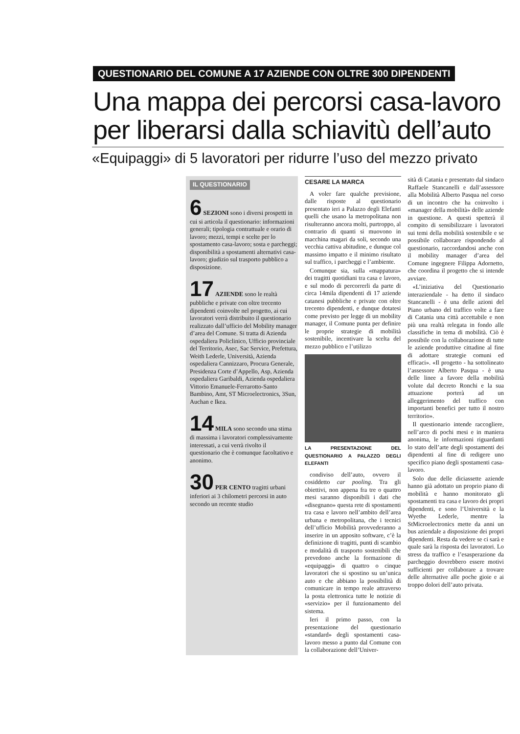QUESTIONARIO DEL COMUNE A 17 AZIENDE CON OLTRE 300 DIPENDENTI
Una mappa dei percorsi casa-lavoro
per liberarsi dalla schiavitù dell’auto
«Equipaggi» di 5 lavoratori per ridurre l’uso del mezzo privato
IL QUESTIONARIO
6 SEZIONI sono i diversi prospetti in cui si articola il questionario: informazioni generali; tipologia contrattuale e orario di lavoro; mezzi, tempi e scelte per lo spostamento casa-lavoro; sosta e parcheggi; disponibilità a spostamenti alternativi casa-lavoro; giudizio sul trasporto pubblico a disposizione.
17 AZIENDE sono le realtà pubbliche e private con oltre trecento dipendenti coinvolte nel progetto, ai cui lavoratori verrà distribuito il questionario realizzato dall’ufficio del Mobility manager d’area del Comune. Si tratta di Azienda ospedaliera Policlinico, Ufficio provinciale del Territorio, Asec, Sac Service, Prefettura, Weith Lederle, Università, Azienda ospedaliera Cannizzaro, Procura Generale, Presidenza Corte d’Appello, Asp, Azienda ospedaliera Garibaldi, Azienda ospedaliera Vittorio Emanuele-Ferrarotto-Santo Bambino, Amt, ST Microelectronics, 3Sun, Auchan e Ikea.
14 MILA sono secondo una stima di massima i lavoratori complessivamente interessati, a cui verrà rivolto il questionario che è comunque facoltativo e anonimo.
30 PER CENTO tragitti urbani inferiori ai 3 chilometri percorsi in auto secondo un recente studio
CESARE LA MARCA
A voler fare qualche previsione, dalle risposte al questionario presentato ieri a Palazzo degli Elefanti quelli che usano la metropolitana non risulteranno ancora molti, purtroppo, al contrario di quanti si muovono in macchina magari da soli, secondo una vecchia cattiva abitudine, e dunque col massimo impatto e il minimo risultato sul traffico, i parcheggi e l’ambiente.
Comunque sia, sulla «mappatura» dei tragitti quotidiani tra casa e lavoro, e sul modo di percorrerli da parte di circa 14mila dipendenti di 17 aziende catanesi pubbliche e private con oltre trecento dipendenti, e dunque dotatesi come previsto per legge di un mobility manager, il Comune punta per definire le proprie strategie di mobilità sostenibile, incentivare la scelta del mezzo pubblico e l’utilizzo
LA PRESENTAZIONE DEL QUESTIONARIO A PALAZZO DEGLI ELEFANTI
condiviso dell’auto, ovvero il cosiddetto car pooling. Tra gli obiettivi, non appena fra tre o quattro mesi saranno disponibili i dati che «disegnano» questa rete di spostamenti tra casa e lavoro nell’ambito dell’area urbana e metropolitana, che i tecnici dell’ufficio Mobilità provvederanno a inserire in un apposito software, c’è la definizione di tragitti, punti di scambio e modalità di trasporto sostenibili che prevedono anche la formazione di «equipaggi» di quattro o cinque lavoratori che si spostino su un’unica auto e che abbiano la possibilità di comunicare in tempo reale attraverso la posta elettronica tutte le notizie di «servizio» per il funzionamento del sistema.
Ieri il primo passo, con la presentazione del questionario «standard» degli spostamenti casa-lavoro messo a punto dal Comune con la collaborazione dell’Univer-
sità di Catania e presentato dal sindaco Raffaele Stancanelli e dall’assessore alla Mobilità Alberto Pasqua nel corso di un incontro che ha coinvolto i «manager della mobilità» delle aziende in questione. A questi spetterà il compito di sensibilizzare i lavoratori sui temi della mobilità sostenibile e se possibile collaborare rispondendo al questionario, raccordandosi anche con il mobility manager d’area del Comune ingegnere Filippa Adornetto, che coordina il progetto che si intende avviare.
«L’iniziativa del Questionario interaziendale - ha detto il sindaco Stancanelli - è una delle azioni del Piano urbano del traffico volte a fare di Catania una città accettabile e non più una realtà relegata in fondo alle classifiche in tema di mobilità. Ciò è possibile con la collaborazione di tutte le aziende produttive cittadine al fine di adottare strategie comuni ed efficaci». «Il progetto - ha sottolineato l’assessore Alberto Pasqua - è una delle linee a favore della mobilità volute dal decreto Ronchi e la sua attuazione porterà ad un alleggerimento del traffico con importanti benefici per tutto il nostro territorio».
Il questionario intende raccogliere, nell’arco di pochi mesi e in maniera anonima, le informazioni riguardanti lo stato dell’arte degli spostamenti dei dipendenti al fine di redigere uno specifico piano degli spostamenti casa-lavoro.
Solo due delle diciassette aziende hanno già adottato un proprio piano di mobilità e hanno monitorato gli spostamenti tra casa e lavoro dei propri dipendenti, e sono l’Università e la Wyethe Lederle, mentre la StMicroelectronics mette da anni un bus aziendale a disposizione dei propri dipendenti. Resta da vedere se ci sarà e quale sarà la risposta dei lavoratori. Lo stress da traffico e l’esasperazione da parcheggio dovrebbero essere motivi sufficienti per collaborare a trovare delle alternative alle poche gioie e ai troppo dolori dell’auto privata.